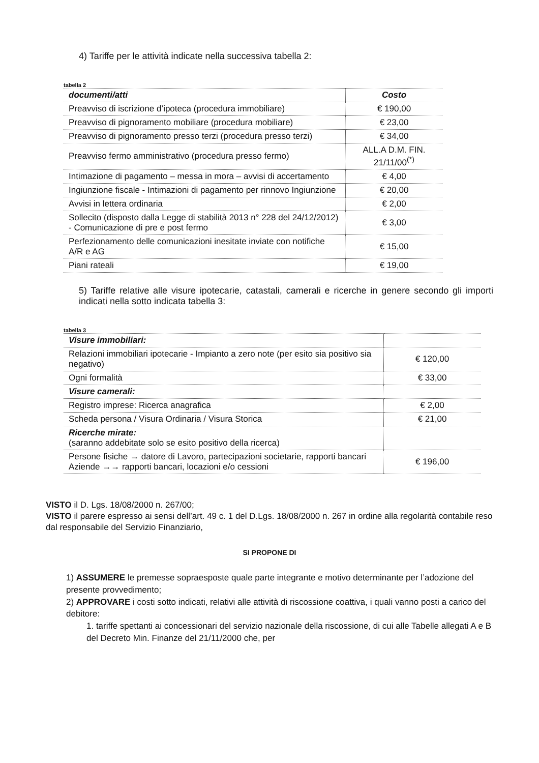4) Tariffe per le attività indicate nella successiva tabella 2:
tabella 2
| documenti/atti | Costo |
| --- | --- |
| Preavviso di iscrizione d’ipoteca (procedura immobiliare) | € 190,00 |
| Preavviso di pignoramento mobiliare (procedura mobiliare) | € 23,00 |
| Preavviso di pignoramento presso terzi (procedura presso terzi) | € 34,00 |
| Preavviso fermo amministrativo (procedura presso fermo) | ALL.A D.M. FIN. 21/11/00<sup>(*)</sup> |
| Intimazione di pagamento – messa in mora – avvisi di accertamento | € 4,00 |
| Ingiunzione fiscale - Intimazioni di pagamento per rinnovo Ingiunzione | € 20,00 |
| Avvisi in lettera ordinaria | € 2,00 |
| Sollecito (disposto dalla Legge di stabilità 2013 n° 228 del 24/12/2012) - Comunicazione di pre e post fermo | € 3,00 |
| Perfezionamento delle comunicazioni inesitate inviate con notifiche A/R e AG | € 15,00 |
| Piani rateali | € 19,00 |
5) Tariffe relative alle visure ipotecarie, catastali, camerali e ricerche in genere secondo gli importi indicati nella sotto indicata tabella 3:
tabella 3
| Visure immobiliari: | |
| Relazioni immobiliari ipotecarie - Impianto a zero note (per esito sia positivo sia negativo) | € 120,00 |
| Ogni formalità | € 33,00 |
| Visure camerali: | |
| Registro imprese: Ricerca anagrafica | € 2,00 |
| Scheda persona / Visura Ordinaria / Visura Storica | € 21,00 |
| Ricerche mirate: (saranno addebitate solo se esito positivo della ricerca) | |
| Persone fisiche → datore di Lavoro, partecipazioni societarie, rapporti bancari Aziende →→ rapporti bancari, locazioni e/o cessioni | € 196,00 |
VISTO il D. Lgs. 18/08/2000 n. 267/00;
VISTO il parere espresso ai sensi dell’art. 49 c. 1 del D.Lgs. 18/08/2000 n. 267 in ordine alla regolarità contabile reso dal responsabile del Servizio Finanziario,
SI PROPONE DI
1) ASSUMERE le premesse sopraesposte quale parte integrante e motivo determinante per l’adozione del presente provvedimento;
2) APPROVARE i costi sotto indicati, relativi alle attività di riscossione coattiva, i quali vanno posti a carico del debitore:
1. tariffe spettanti ai concessionari del servizio nazionale della riscossione, di cui alle Tabelle allegati A e B del Decreto Min. Finanze del 21/11/2000 che, per